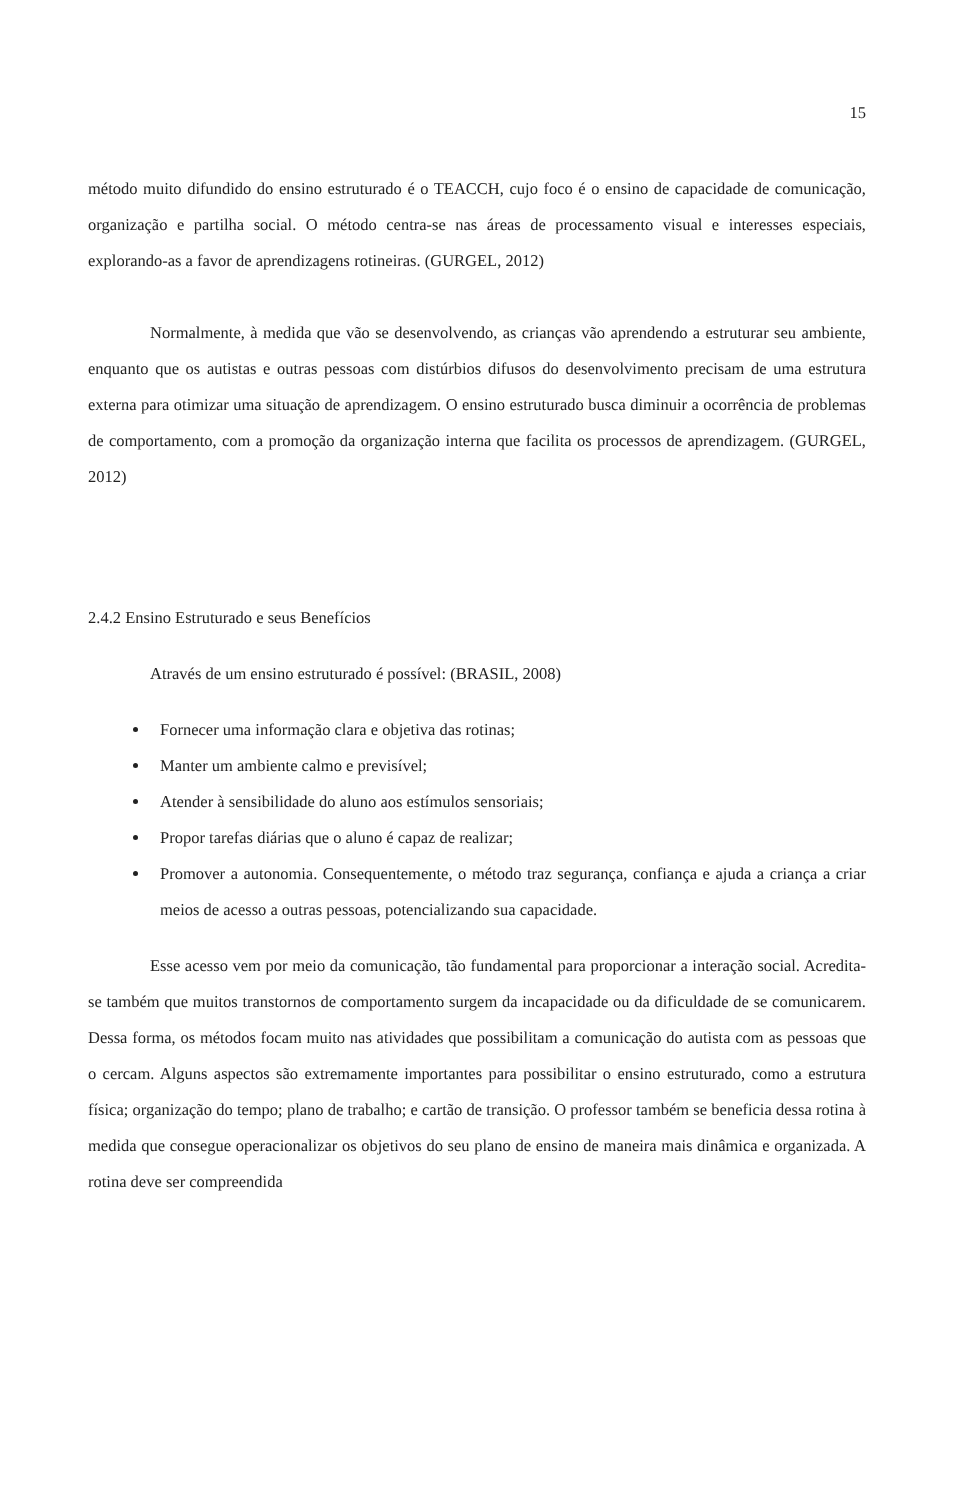15
método muito difundido do ensino estruturado é o TEACCH, cujo foco é o ensino de capacidade de comunicação, organização e partilha social. O método centra-se nas áreas de processamento visual e interesses especiais, explorando-as a favor de aprendizagens rotineiras. (GURGEL, 2012)
Normalmente, à medida que vão se desenvolvendo, as crianças vão aprendendo a estruturar seu ambiente, enquanto que os autistas e outras pessoas com distúrbios difusos do desenvolvimento precisam de uma estrutura externa para otimizar uma situação de aprendizagem. O ensino estruturado busca diminuir a ocorrência de problemas de comportamento, com a promoção da organização interna que facilita os processos de aprendizagem. (GURGEL, 2012)
2.4.2 Ensino Estruturado e seus Benefícios
Através de um ensino estruturado é possível: (BRASIL, 2008)
Fornecer uma informação clara e objetiva das rotinas;
Manter um ambiente calmo e previsível;
Atender à sensibilidade do aluno aos estímulos sensoriais;
Propor tarefas diárias que o aluno é capaz de realizar;
Promover a autonomia. Consequentemente, o método traz segurança, confiança e ajuda a criança a criar meios de acesso a outras pessoas, potencializando sua capacidade.
Esse acesso vem por meio da comunicação, tão fundamental para proporcionar a interação social. Acredita-se também que muitos transtornos de comportamento surgem da incapacidade ou da dificuldade de se comunicarem. Dessa forma, os métodos focam muito nas atividades que possibilitam a comunicação do autista com as pessoas que o cercam. Alguns aspectos são extremamente importantes para possibilitar o ensino estruturado, como a estrutura física; organização do tempo; plano de trabalho; e cartão de transição. O professor também se beneficia dessa rotina à medida que consegue operacionalizar os objetivos do seu plano de ensino de maneira mais dinâmica e organizada. A rotina deve ser compreendida